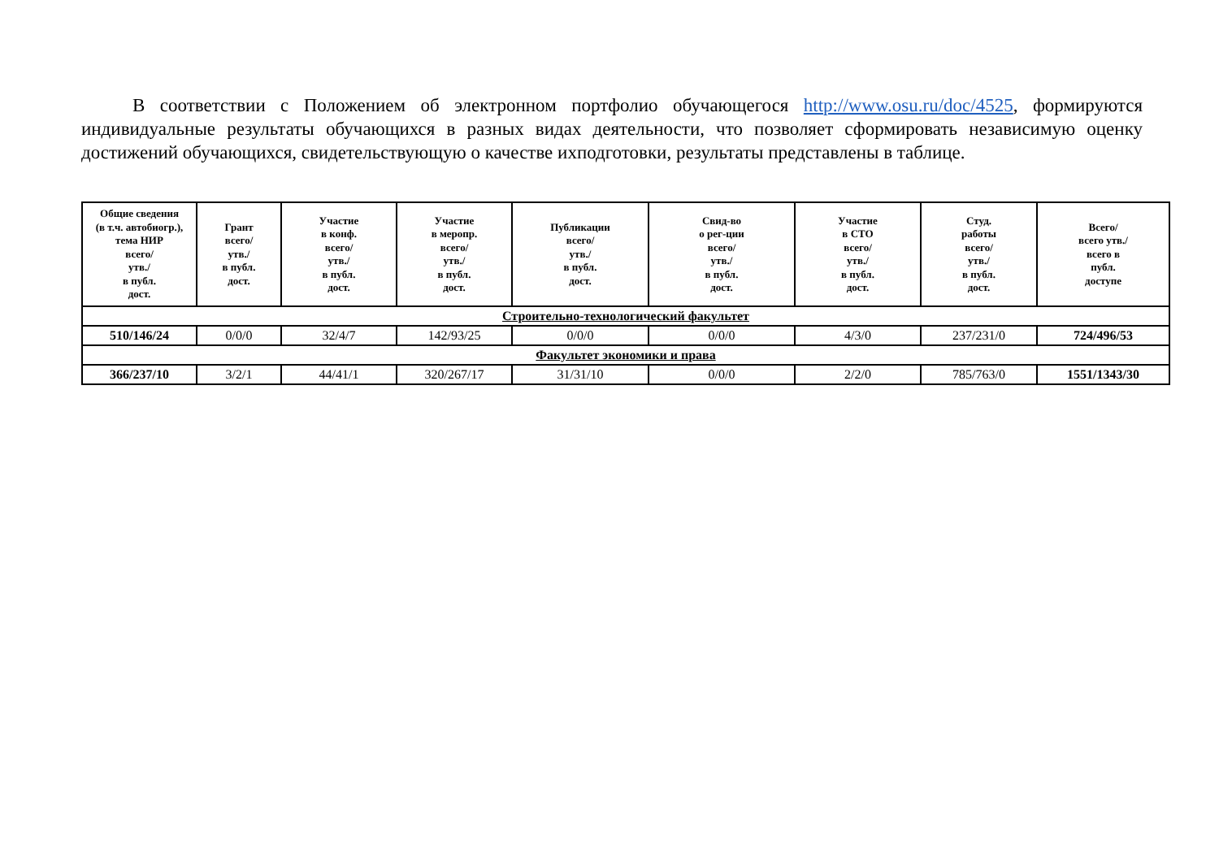В соответствии с Положением об электронном портфолио обучающегося http://www.osu.ru/doc/4525, формируются индивидуальные результаты обучающихся в разных видах деятельности, что позволяет сформировать независимую оценку достижений обучающихся, свидетельствующую о качестве ихподготовки, результаты представлены в таблице.
| Общие сведения (в т.ч. автобиогр.), тема НИР всего/ утв./ в публ. дост. | Грант всего/ утв./ в публ. дост. | Участие в конф. всего/ утв./ в публ. дост. | Участие в меропр. всего/ утв./ в публ. дост. | Публикации всего/ утв./ в публ. дост. | Свид-во о рег-ции всего/ утв./ в публ. дост. | Участие в СТО всего/ утв./ в публ. дост. | Студ. работы всего/ утв./ в публ. дост. | Всего/ всего утв./ всего в публ. доступе |
| --- | --- | --- | --- | --- | --- | --- | --- | --- |
| Строительно-технологический факультет | | | | | | | | |
| 510/146/24 | 0/0/0 | 32/4/7 | 142/93/25 | 0/0/0 | 0/0/0 | 4/3/0 | 237/231/0 | 724/496/53 |
| Факультет экономики и права | | | | | | | | |
| 366/237/10 | 3/2/1 | 44/41/1 | 320/267/17 | 31/31/10 | 0/0/0 | 2/2/0 | 785/763/0 | 1551/1343/30 |